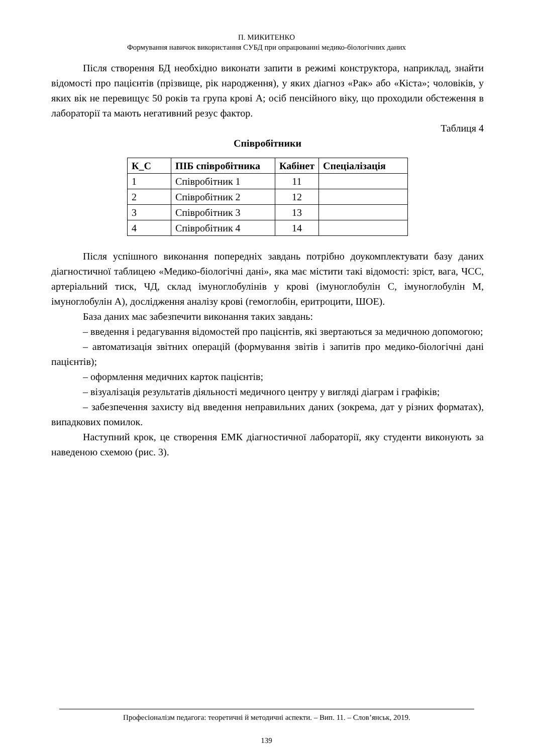П. МИКИТЕНКО
Формування навичок використання СУБД при опрацюванні медико-біологічних даних
Після створення БД необхідно виконати запити в режимі конструктора, наприклад, знайти відомості про пацієнтів (прізвище, рік народження), у яких діагноз «Рак» або «Кіста»; чоловіків, у яких вік не перевищує 50 років та група крові А; осіб пенсійного віку, що проходили обстеження в лабораторії та мають негативний резус фактор.
Таблиця 4
Співробітники
| К_С | ПІБ співробітника | Кабінет | Спеціалізація |
| --- | --- | --- | --- |
| 1 | Співробітник 1 | 11 | |
| 2 | Співробітник 2 | 12 | |
| 3 | Співробітник 3 | 13 | |
| 4 | Співробітник 4 | 14 | |
Після успішного виконання попередніх завдань потрібно доукомплектувати базу даних діагностичної таблицею «Медико-біологічні дані», яка має містити такі відомості: зріст, вага, ЧСС, артеріальний тиск, ЧД, склад імуноглобулінів у крові (імуноглобулін С, імуноглобулін М, імуноглобулін А), дослідження аналізу крові (гемоглобін, еритроцити, ШОЕ).
База даних має забезпечити виконання таких завдань:
– введення і редагування відомостей про пацієнтів, які звертаються за медичною допомогою;
– автоматизація звітних операцій (формування звітів і запитів про медико-біологічні дані пацієнтів);
– оформлення медичних карток пацієнтів;
– візуалізація результатів діяльності медичного центру у вигляді діаграм і графіків;
– забезпечення захисту від введення неправильних даних (зокрема, дат у різних форматах), випадкових помилок.
Наступний крок, це створення ЕМК діагностичної лабораторії, яку студенти виконують за наведеною схемою (рис. 3).
Професіоналізм педагога: теоретичні й методичні аспекти. – Вип. 11. – Слов’янськ, 2019.
139